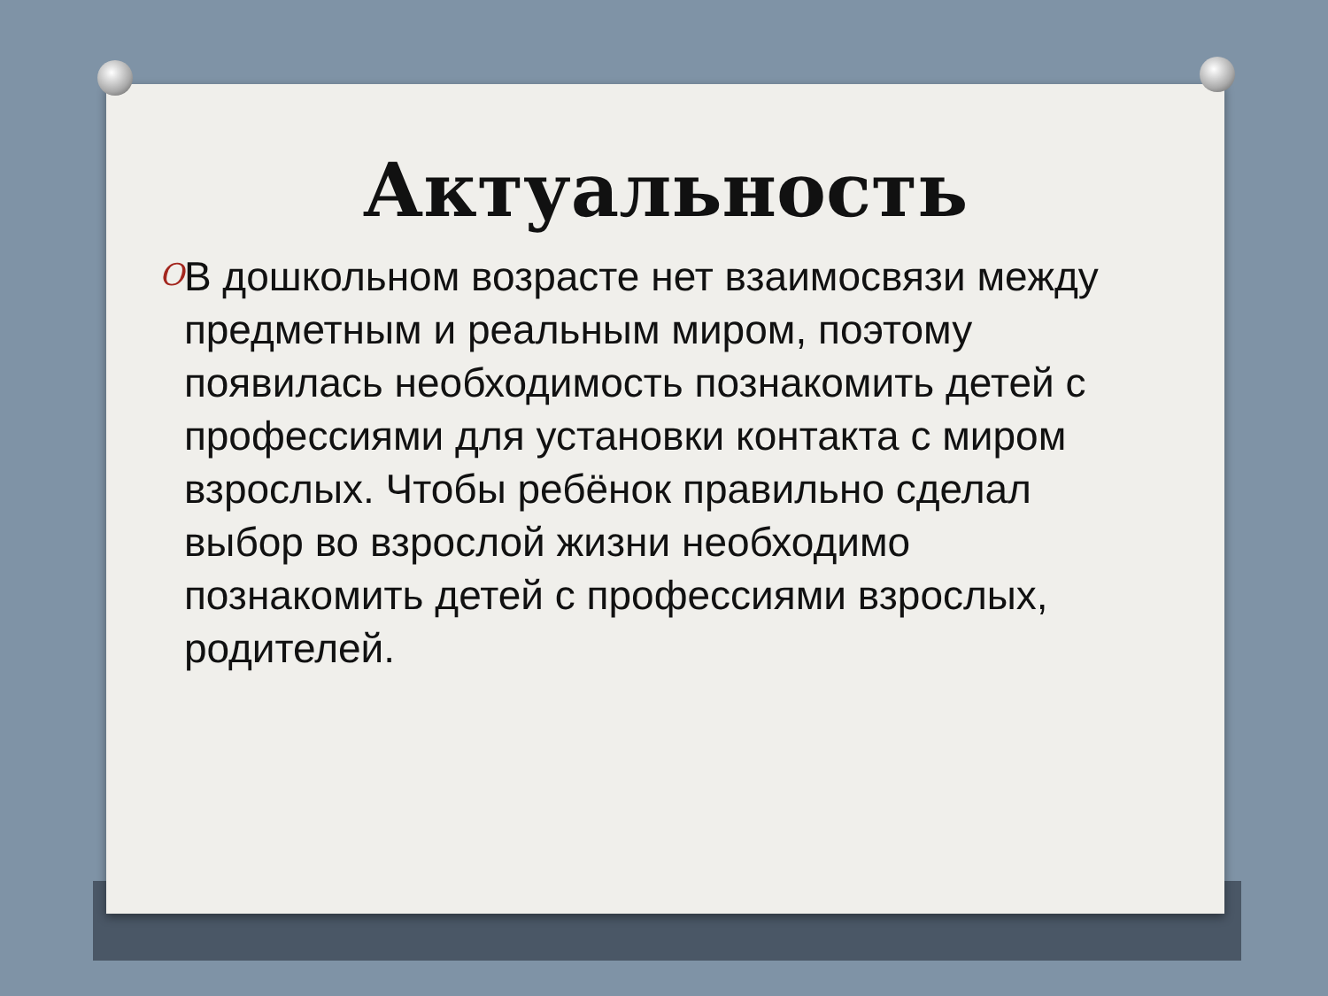Актуальность
O
В дошкольном возрасте нет взаимосвязи между предметным и реальным миром, поэтому появилась необходимость познакомить детей с профессиями для установки контакта с миром взрослых. Чтобы ребёнок правильно сделал выбор во взрослой жизни необходимо познакомить детей с профессиями взрослых, родителей.